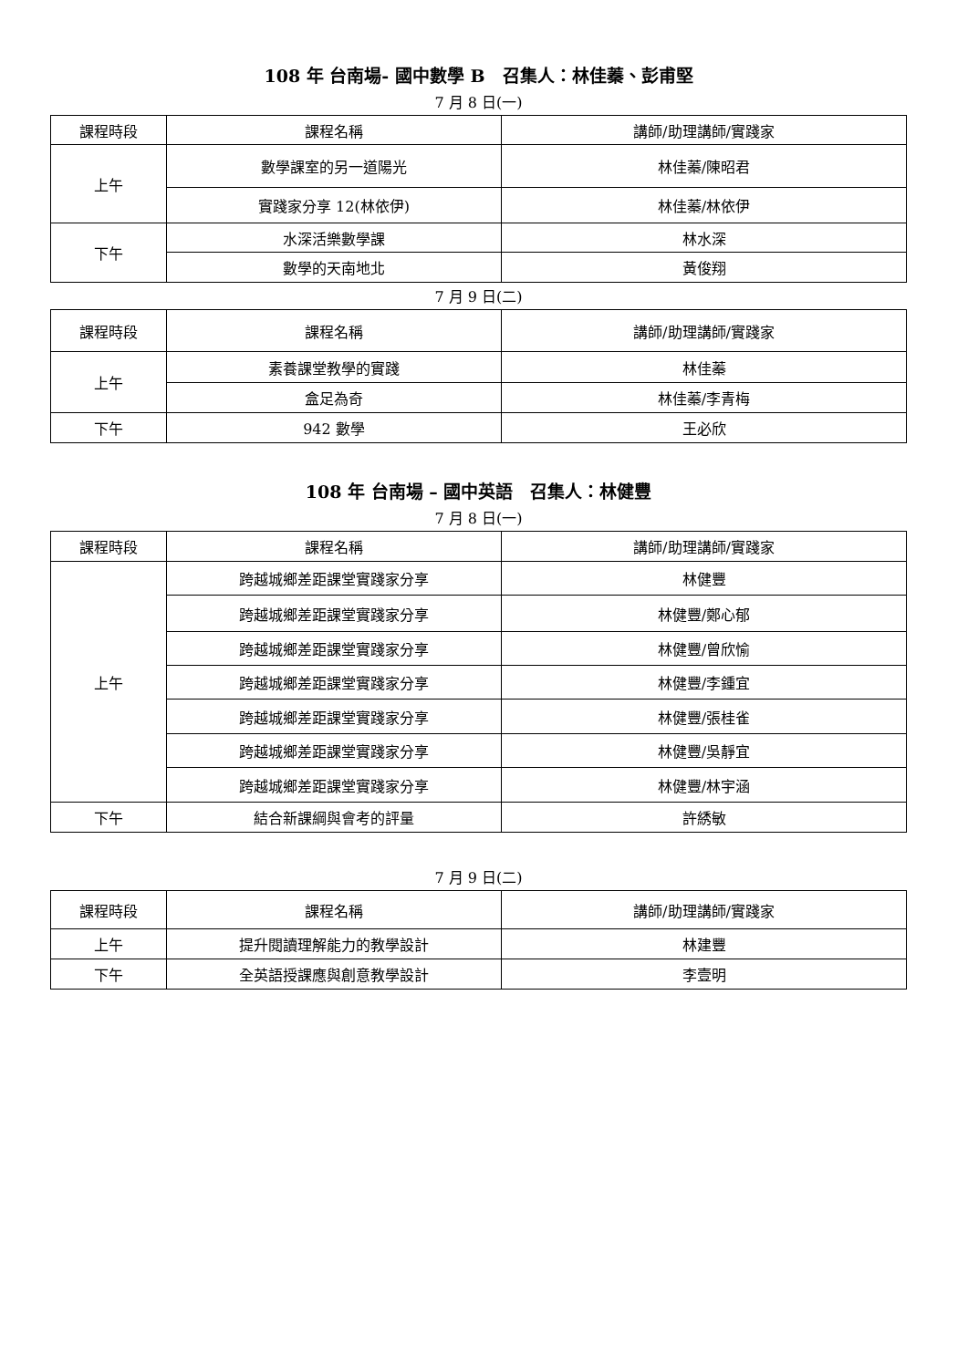108 年 台南場- 國中數學 B　召集人：林佳蓁、彭甫堅
7 月 8 日(一)
| 課程時段 | 課程名稱 | 講師/助理講師/實踐家 |
| --- | --- | --- |
| 上午 | 數學課室的另一道陽光 | 林佳蓁/陳昭君 |
| | 實踐家分享 12(林依伊) | 林佳蓁/林依伊 |
| 下午 | 水深活樂數學課 | 林水深 |
| | 數學的天南地北 | 黃俊翔 |
7 月 9 日(二)
| 課程時段 | 課程名稱 | 講師/助理講師/實踐家 |
| --- | --- | --- |
| 上午 | 素養課堂教學的實踐 | 林佳蓁 |
| | 盒足為奇 | 林佳蓁/李青梅 |
| 下午 | 942 數學 | 王必欣 |
108 年 台南場 – 國中英語　召集人：林健豐
7 月 8 日(一)
| 課程時段 | 課程名稱 | 講師/助理講師/實踐家 |
| --- | --- | --- |
| 上午 | 跨越城鄉差距課堂實踐家分享 | 林健豐 |
| | 跨越城鄉差距課堂實踐家分享 | 林健豐/鄭心郁 |
| | 跨越城鄉差距課堂實踐家分享 | 林健豐/曾欣愉 |
| | 跨越城鄉差距課堂實踐家分享 | 林健豐/李鍾宜 |
| | 跨越城鄉差距課堂實踐家分享 | 林健豐/張桂雀 |
| | 跨越城鄉差距課堂實踐家分享 | 林健豐/吳靜宜 |
| | 跨越城鄉差距課堂實踐家分享 | 林健豐/林宇涵 |
| 下午 | 結合新課綱與會考的評量 | 許綉敏 |
7 月 9 日(二)
| 課程時段 | 課程名稱 | 講師/助理講師/實踐家 |
| --- | --- | --- |
| 上午 | 提升閱讀理解能力的教學設計 | 林建豐 |
| 下午 | 全英語授課應與創意教學設計 | 李壹明 |